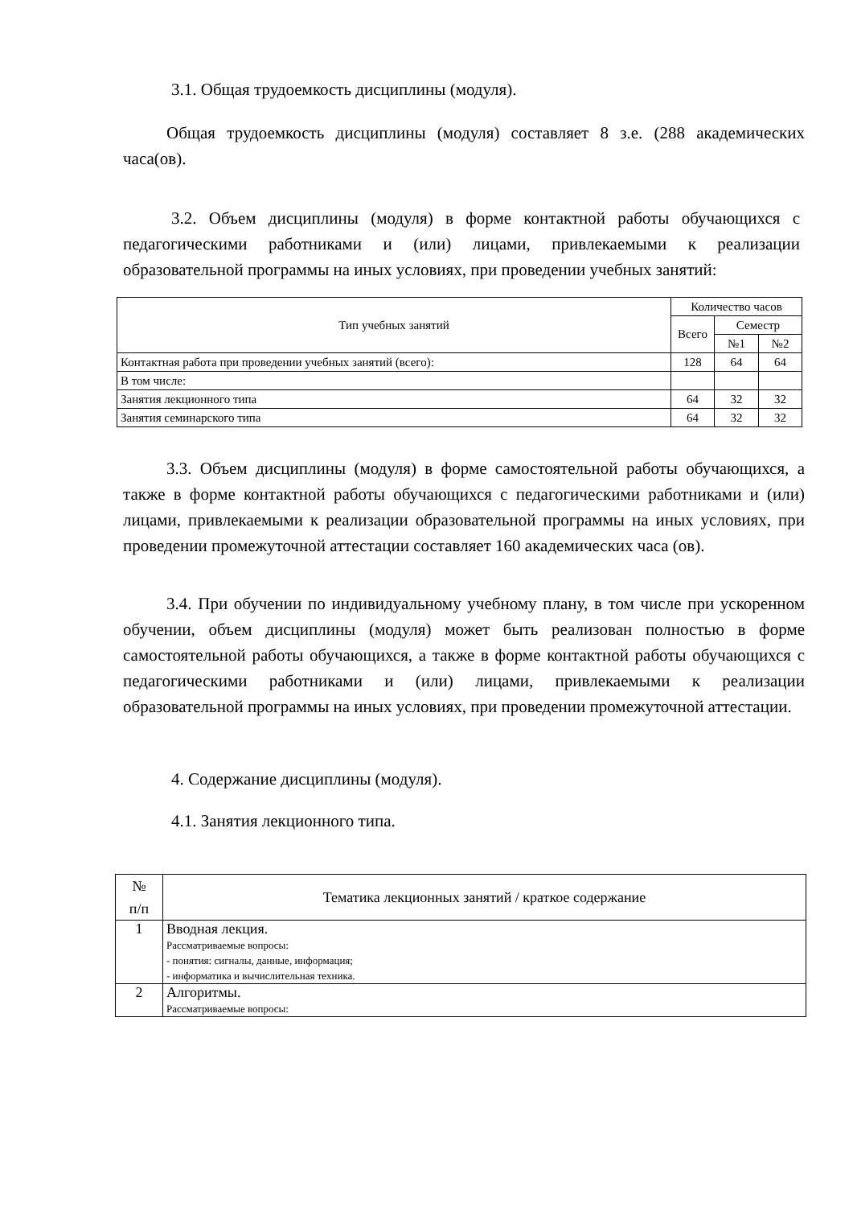3.1. Общая трудоемкость дисциплины (модуля).
Общая трудоемкость дисциплины (модуля) составляет 8 з.е. (288 академических часа(ов).
3.2. Объем дисциплины (модуля) в форме контактной работы обучающихся с педагогическими работниками и (или) лицами, привлекаемыми к реализации образовательной программы на иных условиях, при проведении учебных занятий:
| Тип учебных занятий | Количество часов | | |
| --- | --- | --- | --- |
| | Всего | Семестр | |
| | | №1 | №2 |
| Контактная работа при проведении учебных занятий (всего): | 128 | 64 | 64 |
| В том числе: | | | |
| Занятия лекционного типа | 64 | 32 | 32 |
| Занятия семинарского типа | 64 | 32 | 32 |
3.3. Объем дисциплины (модуля) в форме самостоятельной работы обучающихся, а также в форме контактной работы обучающихся с педагогическими работниками и (или) лицами, привлекаемыми к реализации образовательной программы на иных условиях, при проведении промежуточной аттестации составляет 160 академических часа (ов).
3.4. При обучении по индивидуальному учебному плану, в том числе при ускоренном обучении, объем дисциплины (модуля) может быть реализован полностью в форме самостоятельной работы обучающихся, а также в форме контактной работы обучающихся с педагогическими работниками и (или) лицами, привлекаемыми к реализации образовательной программы на иных условиях, при проведении промежуточной аттестации.
4. Содержание дисциплины (модуля).
4.1. Занятия лекционного типа.
| № п/п | Тематика лекционных занятий / краткое содержание |
| --- | --- |
| 1 | Вводная лекция. Рассматриваемые вопросы: - понятия: сигналы, данные, информация; - информатика и вычислительная техника. |
| 2 | Алгоритмы. Рассматриваемые вопросы: |